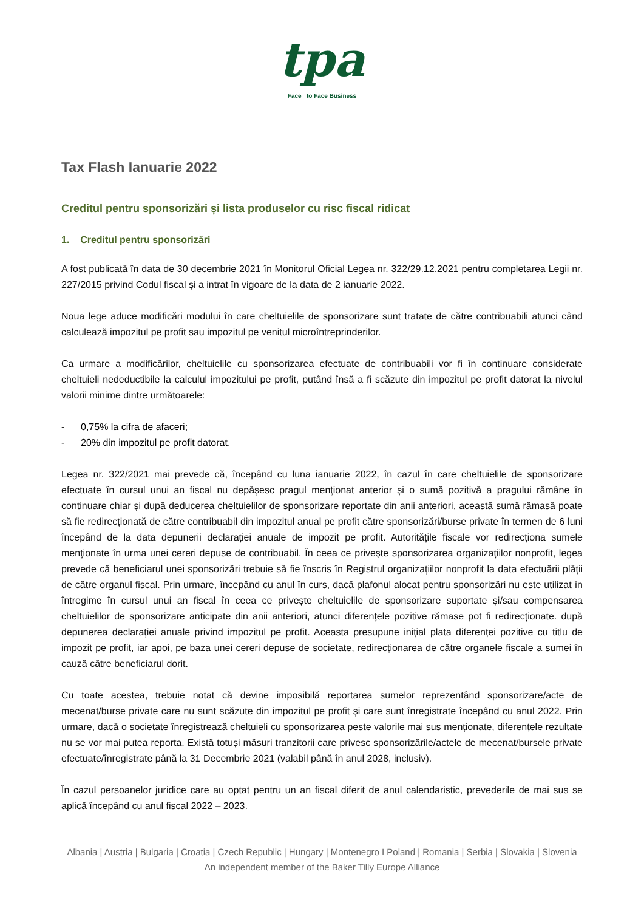tpa
Face to Face Business
Tax Flash Ianuarie 2022
Creditul pentru sponsorizări și lista produselor cu risc fiscal ridicat
1. Creditul pentru sponsorizări
A fost publicată în data de 30 decembrie 2021 în Monitorul Oficial Legea nr. 322/29.12.2021 pentru completarea Legii nr. 227/2015 privind Codul fiscal și a intrat în vigoare de la data de 2 ianuarie 2022.
Noua lege aduce modificări modului în care cheltuielile de sponsorizare sunt tratate de către contribuabili atunci când calculează impozitul pe profit sau impozitul pe venitul microîntreprinderilor.
Ca urmare a modificărilor, cheltuielile cu sponsorizarea efectuate de contribuabili vor fi în continuare considerate cheltuieli nedeductibile la calculul impozitului pe profit, putând însă a fi scăzute din impozitul pe profit datorat la nivelul valorii minime dintre următoarele:
- 0,75% la cifra de afaceri;
- 20% din impozitul pe profit datorat.
Legea nr. 322/2021 mai prevede că, începând cu luna ianuarie 2022, în cazul în care cheltuielile de sponsorizare efectuate în cursul unui an fiscal nu depășesc pragul menționat anterior și o sumă pozitivă a pragului rămâne în continuare chiar și după deducerea cheltuielilor de sponsorizare reportate din anii anteriori, această sumă rămasă poate să fie redirecționată de către contribuabil din impozitul anual pe profit către sponsorizări/burse private în termen de 6 luni începând de la data depunerii declarației anuale de impozit pe profit. Autoritățile fiscale vor redirecționa sumele menționate în urma unei cereri depuse de contribuabil. În ceea ce privește sponsorizarea organizațiilor nonprofit, legea prevede că beneficiarul unei sponsorizări trebuie să fie înscris în Registrul organizațiilor nonprofit la data efectuării plății de către organul fiscal. Prin urmare, începând cu anul în curs, dacă plafonul alocat pentru sponsorizări nu este utilizat în întregime în cursul unui an fiscal în ceea ce privește cheltuielile de sponsorizare suportate și/sau compensarea cheltuielilor de sponsorizare anticipate din anii anteriori, atunci diferențele pozitive rămase pot fi redirecționate. după depunerea declarației anuale privind impozitul pe profit. Aceasta presupune inițial plata diferenței pozitive cu titlu de impozit pe profit, iar apoi, pe baza unei cereri depuse de societate, redirecționarea de către organele fiscale a sumei în cauză către beneficiarul dorit.
Cu toate acestea, trebuie notat că devine imposibilă reportarea sumelor reprezentând sponsorizare/acte de mecenat/burse private care nu sunt scăzute din impozitul pe profit și care sunt înregistrate începând cu anul 2022. Prin urmare, dacă o societate înregistrează cheltuieli cu sponsorizarea peste valorile mai sus menționate, diferențele rezultate nu se vor mai putea reporta. Există totuși măsuri tranzitorii care privesc sponsorizările/actele de mecenat/bursele private efectuate/înregistrate până la 31 Decembrie 2021 (valabil până în anul 2028, inclusiv).
În cazul persoanelor juridice care au optat pentru un an fiscal diferit de anul calendaristic, prevederile de mai sus se aplică începând cu anul fiscal 2022 – 2023.
Albania | Austria | Bulgaria | Croatia | Czech Republic | Hungary | Montenegro I Poland | Romania | Serbia | Slovakia | Slovenia
An independent member of the Baker Tilly Europe Alliance